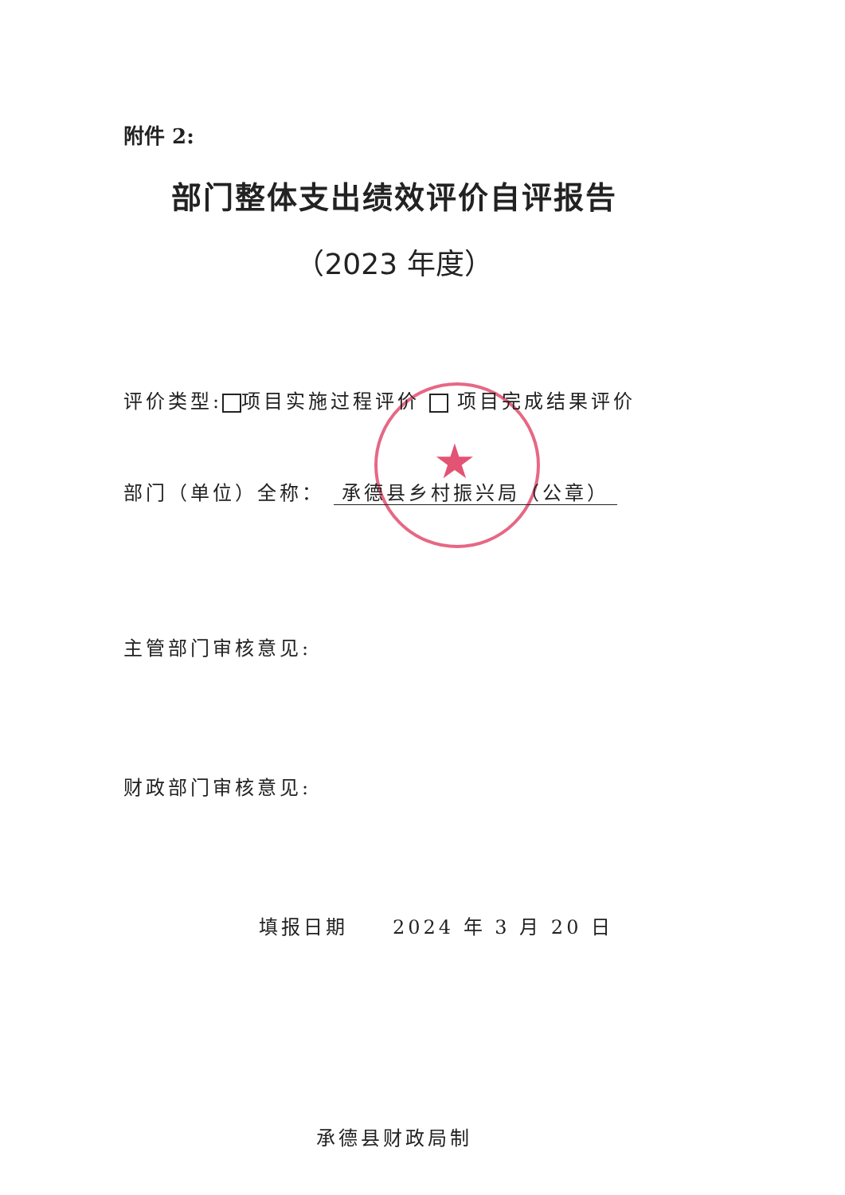★
附件 2:
部门整体支出绩效评价自评报告
（2023 年度）
评价类型: 项目实施过程评价 项目完成结果评价
部门（单位）全称： 承德县乡村振兴局（公章）
主管部门审核意见:
财政部门审核意见:
填报日期　　2024 年 3 月 20 日
承德县财政局制